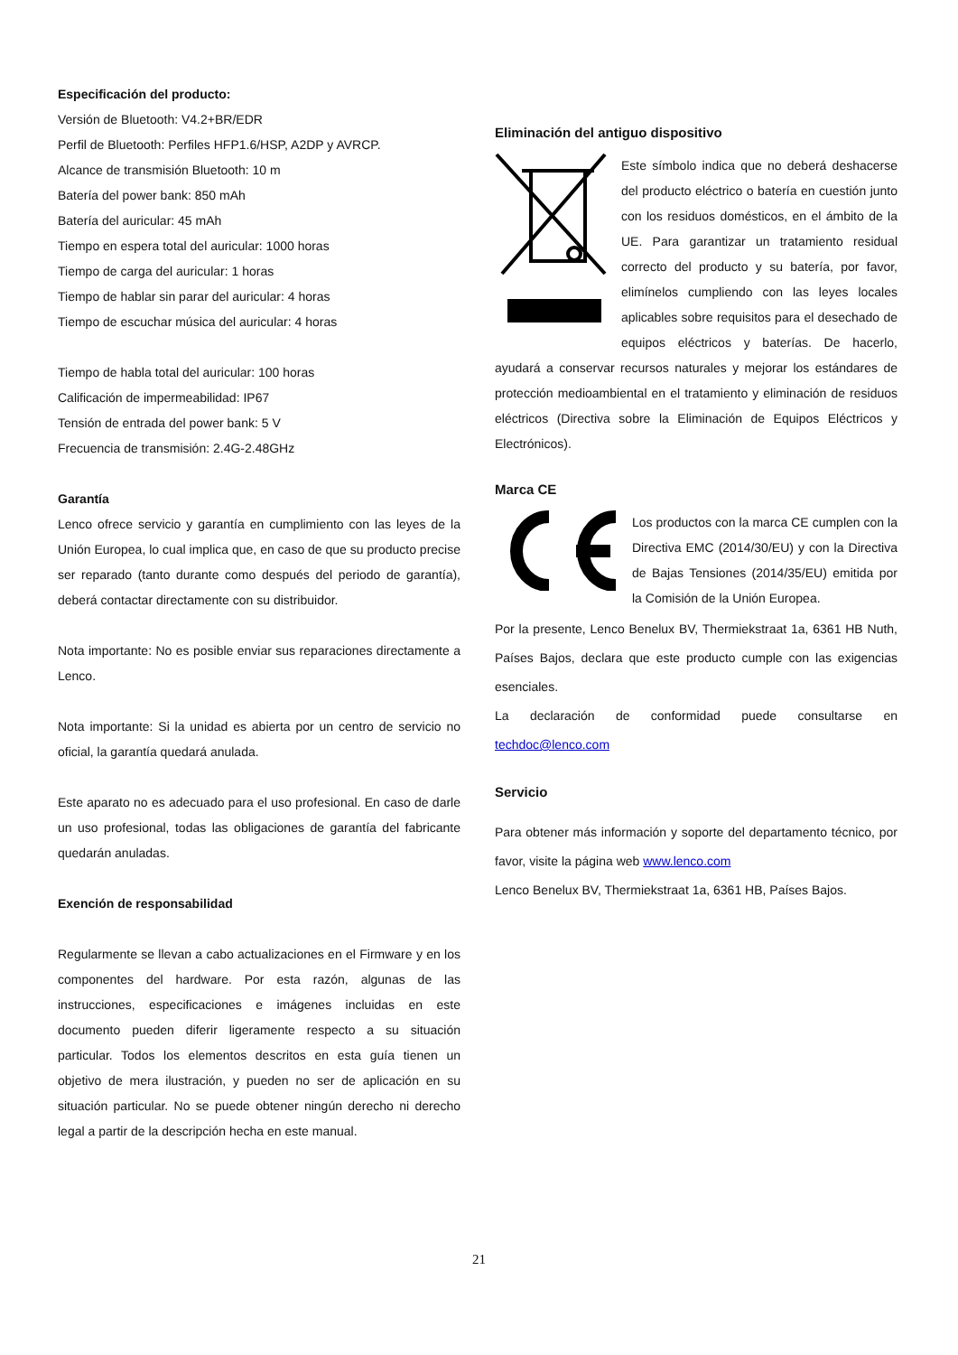Especificación del producto:
Versión de Bluetooth: V4.2+BR/EDR
Perfil de Bluetooth: Perfiles HFP1.6/HSP, A2DP y AVRCP.
Alcance de transmisión Bluetooth: 10 m
Batería del power bank: 850 mAh
Batería del auricular: 45 mAh
Tiempo en espera total del auricular: 1000 horas
Tiempo de carga del auricular: 1 horas
Tiempo de hablar sin parar del auricular: 4 horas
Tiempo de escuchar música del auricular: 4 horas
Tiempo de habla total del auricular: 100 horas
Calificación de impermeabilidad: IP67
Tensión de entrada del power bank: 5 V
Frecuencia de transmisión: 2.4G-2.48GHz
Garantía
Lenco ofrece servicio y garantía en cumplimiento con las leyes de la Unión Europea, lo cual implica que, en caso de que su producto precise ser reparado (tanto durante como después del periodo de garantía), deberá contactar directamente con su distribuidor.
Nota importante: No es posible enviar sus reparaciones directamente a Lenco.
Nota importante: Si la unidad es abierta por un centro de servicio no oficial, la garantía quedará anulada.
Este aparato no es adecuado para el uso profesional. En caso de darle un uso profesional, todas las obligaciones de garantía del fabricante quedarán anuladas.
Exención de responsabilidad
Regularmente se llevan a cabo actualizaciones en el Firmware y en los componentes del hardware. Por esta razón, algunas de las instrucciones, especificaciones e imágenes incluidas en este documento pueden diferir ligeramente respecto a su situación particular. Todos los elementos descritos en esta guía tienen un objetivo de mera ilustración, y pueden no ser de aplicación en su situación particular. No se puede obtener ningún derecho ni derecho legal a partir de la descripción hecha en este manual.
Eliminación del antiguo dispositivo
Este símbolo indica que no deberá deshacerse del producto eléctrico o batería en cuestión junto con los residuos domésticos, en el ámbito de la UE. Para garantizar un tratamiento residual correcto del producto y su batería, por favor, elimínelos cumpliendo con las leyes locales aplicables sobre requisitos para el desechado de equipos eléctricos y baterías. De hacerlo, ayudará a conservar recursos naturales y mejorar los estándares de protección medioambiental en el tratamiento y eliminación de residuos eléctricos (Directiva sobre la Eliminación de Equipos Eléctricos y Electrónicos).
Marca CE
Los productos con la marca CE cumplen con la Directiva EMC (2014/30/EU) y con la Directiva de Bajas Tensiones (2014/35/EU) emitida por la Comisión de la Unión Europea.
Por la presente, Lenco Benelux BV, Thermiekstraat 1a, 6361 HB Nuth, Países Bajos, declara que este producto cumple con las exigencias esenciales.
La declaración de conformidad puede consultarse en techdoc@lenco.com
Servicio
Para obtener más información y soporte del departamento técnico, por favor, visite la página web www.lenco.com
Lenco Benelux BV, Thermiekstraat 1a, 6361 HB, Países Bajos.
21